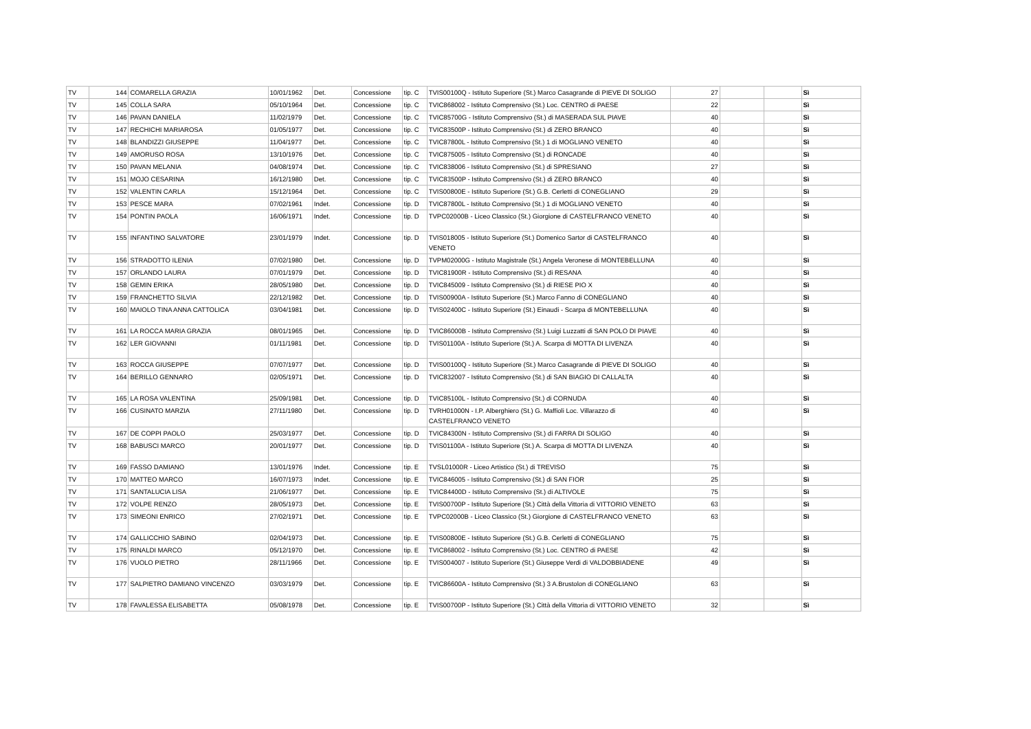| TV | 144 | COMARELLA GRAZIA | 10/01/1962 | Det. | Concessione | tip. C | TVIS00100Q - Istituto Superiore (St.) Marco Casagrande di PIEVE DI SOLIGO | 27 | | | Sì |
| TV | 145 | COLLA SARA | 05/10/1964 | Det. | Concessione | tip. C | TVIC868002 - Istituto Comprensivo (St.) Loc. CENTRO di PAESE | 22 | | | Sì |
| TV | 146 | PAVAN DANIELA | 11/02/1979 | Det. | Concessione | tip. C | TVIC85700G - Istituto Comprensivo (St.) di MASERADA SUL PIAVE | 40 | | | Sì |
| TV | 147 | RECHICHI MARIAROSA | 01/05/1977 | Det. | Concessione | tip. C | TVIC83500P - Istituto Comprensivo (St.) di ZERO BRANCO | 40 | | | Sì |
| TV | 148 | BLANDIZZI GIUSEPPE | 11/04/1977 | Det. | Concessione | tip. C | TVIC87800L - Istituto Comprensivo (St.) 1 di MOGLIANO VENETO | 40 | | | Sì |
| TV | 149 | AMORUSO ROSA | 13/10/1976 | Det. | Concessione | tip. C | TVIC875005 - Istituto Comprensivo (St.) di RONCADE | 40 | | | Sì |
| TV | 150 | PAVAN MELANIA | 04/08/1974 | Det. | Concessione | tip. C | TVIC838006 - Istituto Comprensivo (St.) di SPRESIANO | 27 | | | Sì |
| TV | 151 | MOJO CESARINA | 16/12/1980 | Det. | Concessione | tip. C | TVIC83500P - Istituto Comprensivo (St.) di ZERO BRANCO | 40 | | | Sì |
| TV | 152 | VALENTIN CARLA | 15/12/1964 | Det. | Concessione | tip. C | TVIS00800E - Istituto Superiore (St.) G.B. Cerletti di CONEGLIANO | 29 | | | Sì |
| TV | 153 | PESCE MARA | 07/02/1961 | Indet. | Concessione | tip. D | TVIC87800L - Istituto Comprensivo (St.) 1 di MOGLIANO VENETO | 40 | | | Sì |
| TV | 154 | PONTIN PAOLA | 16/06/1971 | Indet. | Concessione | tip. D | TVPC02000B - Liceo Classico (St.) Giorgione di CASTELFRANCO VENETO | 40 | | | Sì |
| TV | 155 | INFANTINO SALVATORE | 23/01/1979 | Indet. | Concessione | tip. D | TVIS018005 - Istituto Superiore (St.) Domenico Sartor di CASTELFRANCO VENETO | 40 | | | Sì |
| TV | 156 | STRADOTTO ILENIA | 07/02/1980 | Det. | Concessione | tip. D | TVPM02000G - Istituto Magistrale (St.) Angela Veronese di MONTEBELLUNA | 40 | | | Sì |
| TV | 157 | ORLANDO LAURA | 07/01/1979 | Det. | Concessione | tip. D | TVIC81900R - Istituto Comprensivo (St.) di RESANA | 40 | | | Sì |
| TV | 158 | GEMIN ERIKA | 28/05/1980 | Det. | Concessione | tip. D | TVIC845009 - Istituto Comprensivo (St.) di RIESE PIO X | 40 | | | Sì |
| TV | 159 | FRANCHETTO SILVIA | 22/12/1982 | Det. | Concessione | tip. D | TVIS00900A - Istituto Superiore (St.) Marco Fanno di CONEGLIANO | 40 | | | Sì |
| TV | 160 | MAIOLO TINA ANNA CATTOLICA | 03/04/1981 | Det. | Concessione | tip. D | TVIS02400C - Istituto Superiore (St.) Einaudi - Scarpa di MONTEBELLUNA | 40 | | | Sì |
| TV | 161 | LA ROCCA MARIA GRAZIA | 08/01/1965 | Det. | Concessione | tip. D | TVIC86000B - Istituto Comprensivo (St.) Luigi Luzzatti di SAN POLO DI PIAVE | 40 | | | Sì |
| TV | 162 | LER GIOVANNI | 01/11/1981 | Det. | Concessione | tip. D | TVIS01100A - Istituto Superiore (St.) A. Scarpa di MOTTA DI LIVENZA | 40 | | | Sì |
| TV | 163 | ROCCA GIUSEPPE | 07/07/1977 | Det. | Concessione | tip. D | TVIS00100Q - Istituto Superiore (St.) Marco Casagrande di PIEVE DI SOLIGO | 40 | | | Sì |
| TV | 164 | BERILLO GENNARO | 02/05/1971 | Det. | Concessione | tip. D | TVIC832007 - Istituto Comprensivo (St.) di SAN BIAGIO DI CALLALTA | 40 | | | Sì |
| TV | 165 | LA ROSA VALENTINA | 25/09/1981 | Det. | Concessione | tip. D | TVIC85100L - Istituto Comprensivo (St.) di CORNUDA | 40 | | | Sì |
| TV | 166 | CUSINATO MARZIA | 27/11/1980 | Det. | Concessione | tip. D | TVRH01000N - I.P. Alberghiero (St.) G. Maffioli Loc. Villarazzo di CASTELFRANCO VENETO | 40 | | | Sì |
| TV | 167 | DE COPPI PAOLO | 25/03/1977 | Det. | Concessione | tip. D | TVIC84300N - Istituto Comprensivo (St.) di FARRA DI SOLIGO | 40 | | | Sì |
| TV | 168 | BABUSCI MARCO | 20/01/1977 | Det. | Concessione | tip. D | TVIS01100A - Istituto Superiore (St.) A. Scarpa di MOTTA DI LIVENZA | 40 | | | Sì |
| TV | 169 | FASSO DAMIANO | 13/01/1976 | Indet. | Concessione | tip. E | TVSL01000R - Liceo Artistico (St.) di TREVISO | 75 | | | Sì |
| TV | 170 | MATTEO MARCO | 16/07/1973 | Indet. | Concessione | tip. E | TVIC846005 - Istituto Comprensivo (St.) di SAN FIOR | 25 | | | Sì |
| TV | 171 | SANTALUCIA LISA | 21/06/1977 | Det. | Concessione | tip. E | TVIC84400D - Istituto Comprensivo (St.) di ALTIVOLE | 75 | | | Sì |
| TV | 172 | VOLPE RENZO | 28/05/1973 | Det. | Concessione | tip. E | TVIS00700P - Istituto Superiore (St.) Città della Vittoria di VITTORIO VENETO | 63 | | | Sì |
| TV | 173 | SIMEONI ENRICO | 27/02/1971 | Det. | Concessione | tip. E | TVPC02000B - Liceo Classico (St.) Giorgione di CASTELFRANCO VENETO | 63 | | | Sì |
| TV | 174 | GALLICCHIO SABINO | 02/04/1973 | Det. | Concessione | tip. E | TVIS00800E - Istituto Superiore (St.) G.B. Cerletti di CONEGLIANO | 75 | | | Sì |
| TV | 175 | RINALDI MARCO | 05/12/1970 | Det. | Concessione | tip. E | TVIC868002 - Istituto Comprensivo (St.) Loc. CENTRO di PAESE | 42 | | | Sì |
| TV | 176 | VUOLO PIETRO | 28/11/1966 | Det. | Concessione | tip. E | TVIS004007 - Istituto Superiore (St.) Giuseppe Verdi di VALDOBBIADENE | 49 | | | Sì |
| TV | 177 | SALPIETRO DAMIANO VINCENZO | 03/03/1979 | Det. | Concessione | tip. E | TVIC86600A - Istituto Comprensivo (St.) 3 A.Brustolon di CONEGLIANO | 63 | | | Sì |
| TV | 178 | FAVALESSA ELISABETTA | 05/08/1978 | Det. | Concessione | tip. E | TVIS00700P - Istituto Superiore (St.) Città della Vittoria di VITTORIO VENETO | 32 | | | Sì |